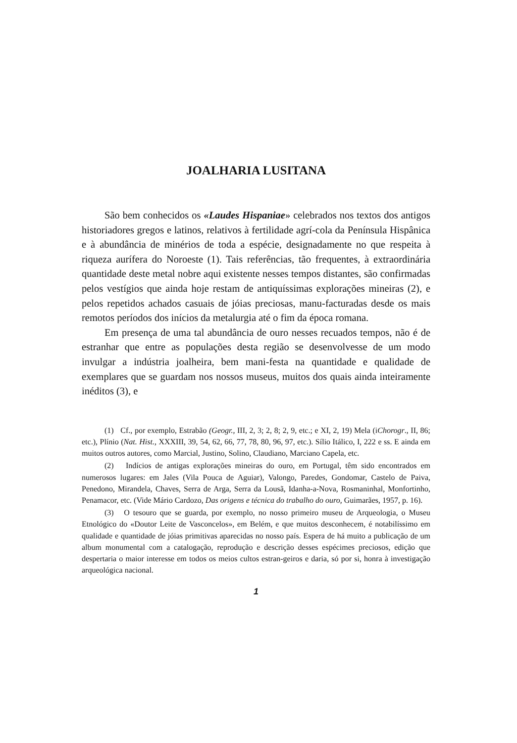JOALHARIA LUSITANA
São bem conhecidos os «Laudes Hispaniae» celebrados nos textos dos antigos historiadores gregos e latinos, relativos à fertilidade agrí-cola da Península Hispânica e à abundância de minérios de toda a espécie, designadamente no que respeita à riqueza aurífera do Noroeste (1). Tais referências, tão frequentes, à extraordinária quantidade deste metal nobre aqui existente nesses tempos distantes, são confirmadas pelos vestígios que ainda hoje restam de antiquíssimas explorações mineiras (2), e pelos repetidos achados casuais de jóias preciosas, manu-facturadas desde os mais remotos períodos dos inícios da metalurgia até o fim da época romana.
Em presença de uma tal abundância de ouro nesses recuados tempos, não é de estranhar que entre as populações desta região se desenvolvesse de um modo invulgar a indústria joalheira, bem mani-festa na quantidade e qualidade de exemplares que se guardam nos nossos museus, muitos dos quais ainda inteiramente inéditos (3), e
(1) Cf., por exemplo, Estrabão (Geogr., III, 2, 3; 2, 8; 2, 9, etc.; e XI, 2, 19) Mela (iChorogr., II, 86; etc.), Plínio (Nat. Hist., XXXIII, 39, 54, 62, 66, 77, 78, 80, 96, 97, etc.). Sílio Itálico, I, 222 e ss. E ainda em muitos outros autores, como Marcial, Justino, Solino, Claudiano, Marciano Capela, etc.
(2) Indícios de antigas explorações mineiras do ouro, em Portugal, têm sido encontrados em numerosos lugares: em Jales (Vila Pouca de Aguiar), Valongo, Paredes, Gondomar, Castelo de Paiva, Penedono, Mirandela, Chaves, Serra de Arga, Serra da Lousã, Idanha-a-Nova, Rosmaninhal, Monfortinho, Penamacor, etc. (Vide Mário Cardozo, Das origens e técnica do trabalho do ouro, Guimarães, 1957, p. 16).
(3) O tesouro que se guarda, por exemplo, no nosso primeiro museu de Arqueologia, o Museu Etnológico do «Doutor Leite de Vasconcelos», em Belém, e que muitos desconhecem, é notabilíssimo em qualidade e quantidade de jóias primitivas aparecidas no nosso país. Espera de há muito a publicação de um album monumental com a catalogação, reprodução e descrição desses espécimes preciosos, edição que despertaria o maior interesse em todos os meios cultos estran-geiros e daria, só por si, honra à investigação arqueológica nacional.
1